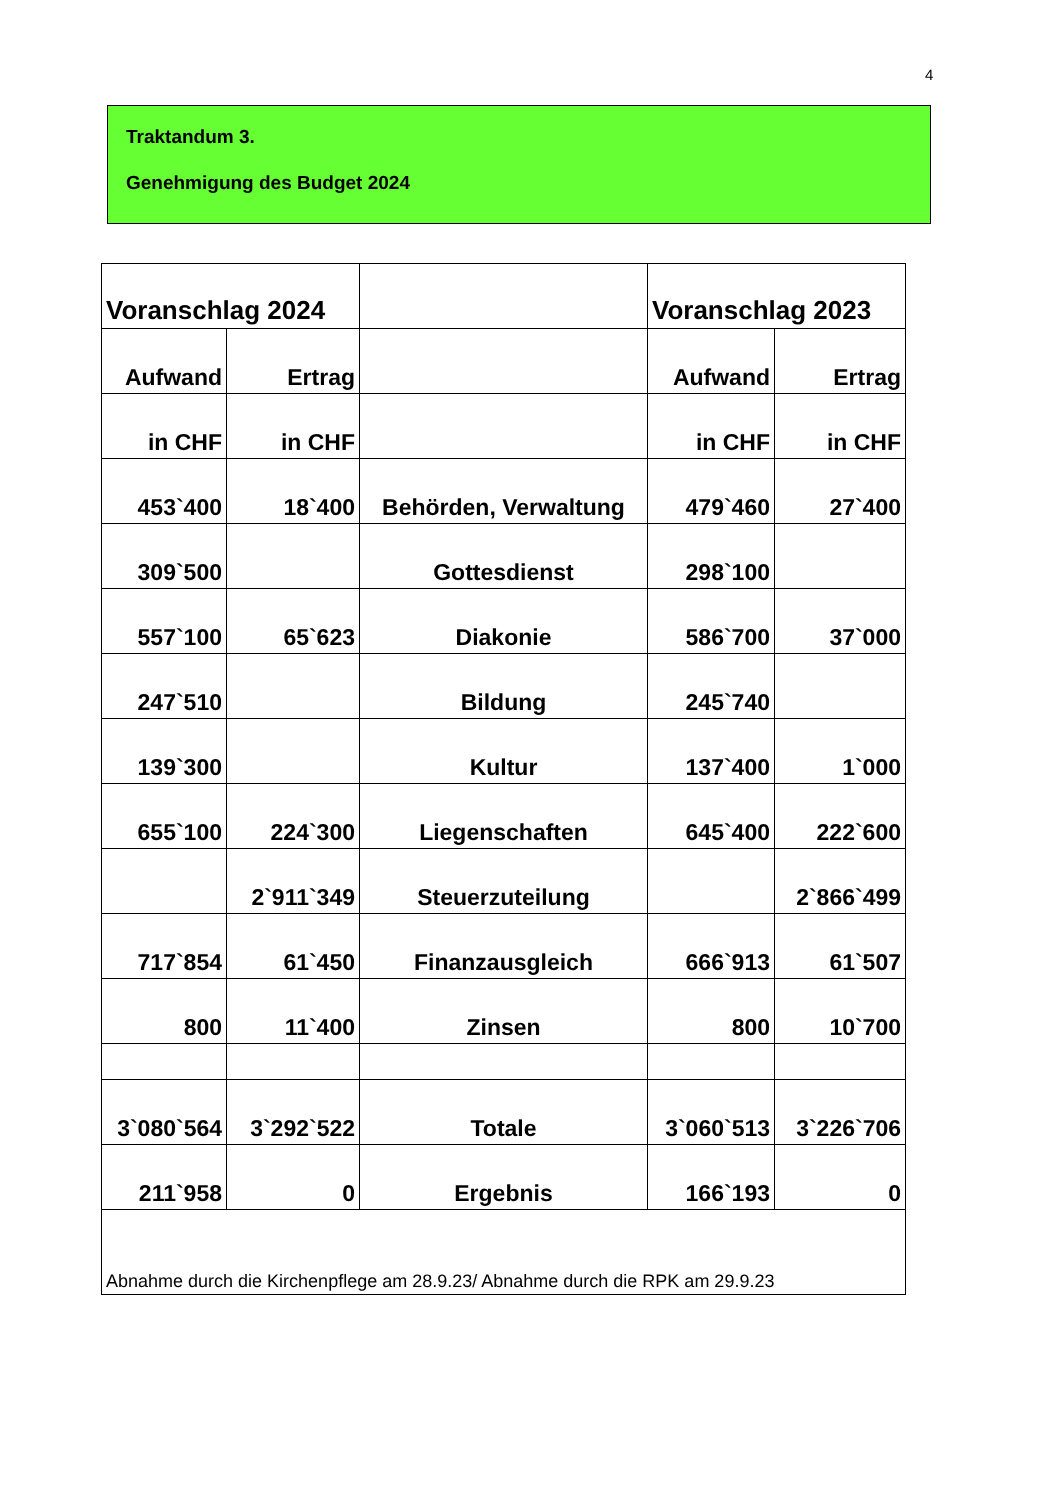4
Traktandum 3.
Genehmigung des Budget 2024
| Voranschlag 2024 | | | Voranschlag 2023 | |
| Aufwand | Ertrag | | Aufwand | Ertrag |
| in CHF | in CHF | | in CHF | in CHF |
| 453`400 | 18`400 | Behörden, Verwaltung | 479`460 | 27`400 |
| 309`500 | | Gottesdienst | 298`100 | |
| 557`100 | 65`623 | Diakonie | 586`700 | 37`000 |
| 247`510 | | Bildung | 245`740 | |
| 139`300 | | Kultur | 137`400 | 1`000 |
| 655`100 | 224`300 | Liegenschaften | 645`400 | 222`600 |
| | 2`911`349 | Steuerzuteilung | | 2`866`499 |
| 717`854 | 61`450 | Finanzausgleich | 666`913 | 61`507 |
| 800 | 11`400 | Zinsen | 800 | 10`700 |
| 3`080`564 | 3`292`522 | Totale | 3`060`513 | 3`226`706 |
| 211`958 | 0 | Ergebnis | 166`193 | 0 |
| Abnahme durch die Kirchenpflege am 28.9.23/ Abnahme durch die RPK am 29.9.23 | | | | |